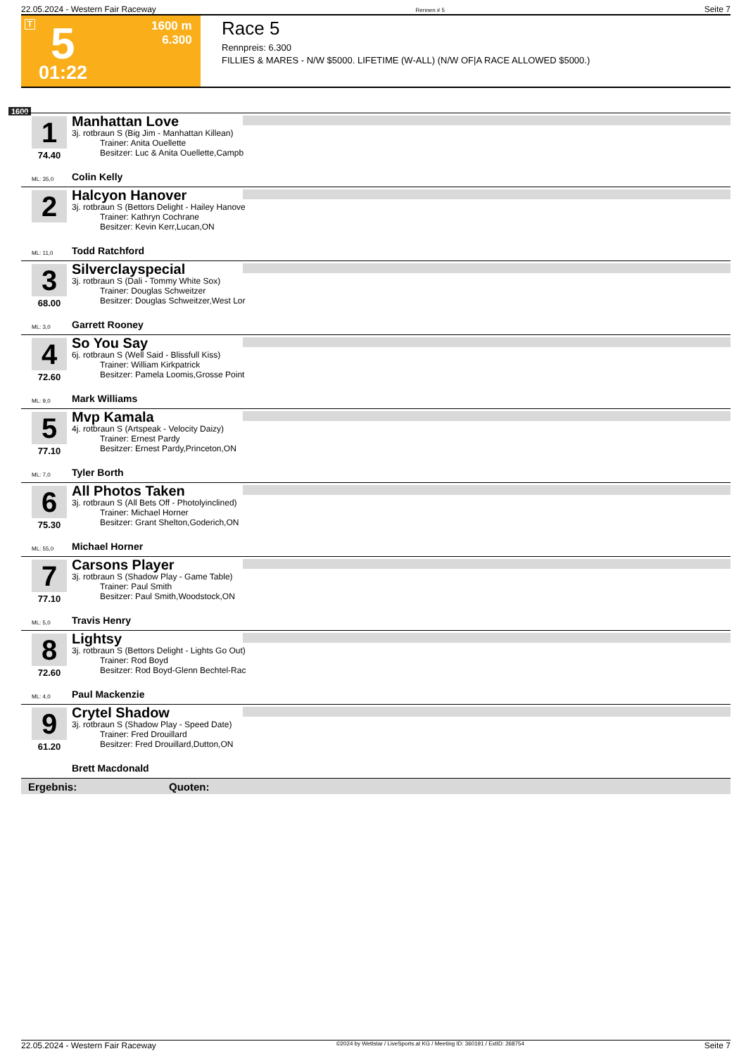22.05.2024 - Western Fair Raceway Rennen # 5 Seite 7
T 5 1600 m
6.300
01:22
Race 5
Rennpreis: 6.300
FILLIES & MARES - N/W $5000. LIFETIME (W-ALL) (N/W OF|A RACE ALLOWED $5000.)
1600
1
74.40
Manhattan Love
3j. rotbraun S (Big Jim - Manhattan Killean)
Trainer: Anita Ouellette
Besitzer: Luc & Anita Ouellette,Campb
ML: 35,0 Colin Kelly
2 Halcyon Hanover
3j. rotbraun S (Bettors Delight - Hailey Hanove
Trainer: Kathryn Cochrane
Besitzer: Kevin Kerr,Lucan,ON
ML: 11,0 Todd Ratchford
3
68.00
Silverclayspecial
3j. rotbraun S (Dali - Tommy White Sox)
Trainer: Douglas Schweitzer
Besitzer: Douglas Schweitzer,West Lor
ML: 3,0 Garrett Rooney
4
72.60
So You Say
6j. rotbraun S (Well Said - Blissfull Kiss)
Trainer: William Kirkpatrick
Besitzer: Pamela Loomis,Grosse Point
ML: 9,0 Mark Williams
5
77.10
Mvp Kamala
4j. rotbraun S (Artspeak - Velocity Daizy)
Trainer: Ernest Pardy
Besitzer: Ernest Pardy,Princeton,ON
ML: 7,0 Tyler Borth
6
75.30
All Photos Taken
3j. rotbraun S (All Bets Off - Photolyinclined)
Trainer: Michael Horner
Besitzer: Grant Shelton,Goderich,ON
ML: 55,0 Michael Horner
7
77.10
Carsons Player
3j. rotbraun S (Shadow Play - Game Table)
Trainer: Paul Smith
Besitzer: Paul Smith,Woodstock,ON
ML: 5,0 Travis Henry
8
72.60
Lightsy
3j. rotbraun S (Bettors Delight - Lights Go Out)
Trainer: Rod Boyd
Besitzer: Rod Boyd-Glenn Bechtel-Rac
ML: 4,0 Paul Mackenzie
9
61.20
Crytel Shadow
3j. rotbraun S (Shadow Play - Speed Date)
Trainer: Fred Drouillard
Besitzer: Fred Drouillard,Dutton,ON
Brett Macdonald
Ergebnis: Quoten:
22.05.2024 - Western Fair Raceway ©2024 by Wettstar / LiveSports.at KG / Meeting ID: 360191 / ExtID: 268754 Seite 7